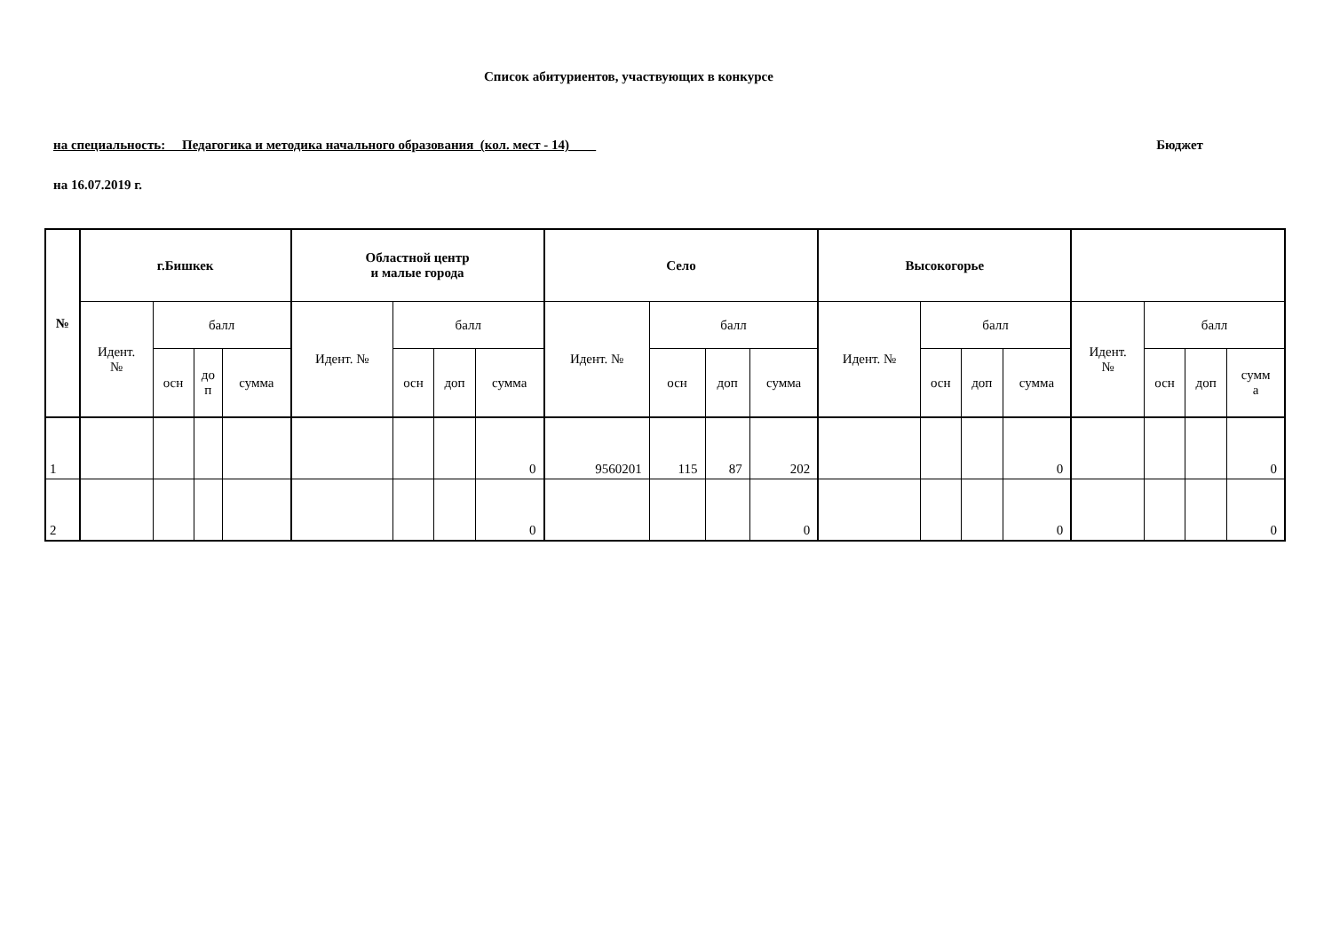Список абитуриентов, участвующих в конкурсе
на специальность: Педагогика и методика начального образования (кол. мест - 14)____ Бюджет
на 16.07.2019 г.
| № | г.Бишкек | | | | Областной центр и малые города | | | | Село | | | | Высокогорье | | | | | | | |
| --- | --- | --- | --- | --- | --- | --- | --- | --- | --- | --- | --- | --- | --- | --- | --- | --- | --- | --- | --- | --- |
| | Идент. № | балл | | | Идент. № | балл | | | Идент. № | балл | | | Идент. № | балл | | | Идент. № | балл | | |
| | | осн | до п | сумма | | осн | доп | сумма | | осн | доп | сумма | | осн | доп | сумма | | осн | доп | сумм а |
| 1 | | | | | | | | 0 | 9560201 | 115 | 87 | 202 | | | | 0 | | | | 0 |
| 2 | | | | | | | | 0 | | | | 0 | | | | 0 | | | | 0 |